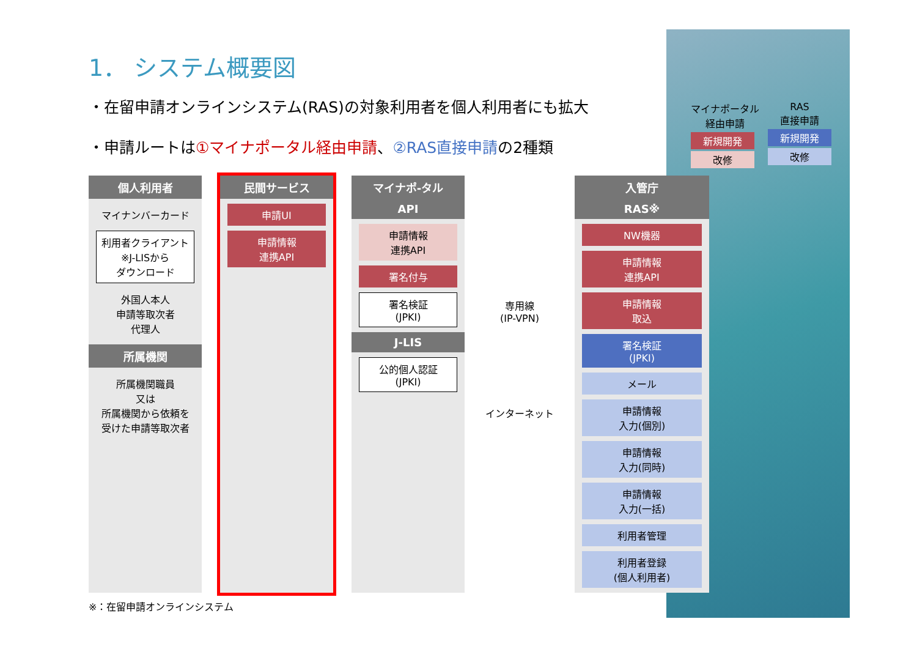マイナポータル
経由申請
新規開発
改修
RAS
直接申請
新規開発
改修
1． システム概要図
・在留申請オンラインシステム(RAS)の対象利用者を個人利用者にも拡大
・申請ルートは①マイナポータル経由申請、②RAS直接申請の2種類
個人利用者
マイナンバーカード
利用者クライアント
※J-LISから
ダウンロード
外国人本人
申請等取次者
代理人
所属機関
所属機関職員
又は
所属機関から依頼を
受けた申請等取次者
民間サービス
申請UI
申請情報
連携API
マイナポ-タル
API
申請情報
連携API
署名付与
署名検証
(JPKI)
J-LIS
公的個人認証
(JPKI)
専用線
(IP-VPN)
インターネット
入管庁
RAS※
NW機器
申請情報
連携API
申請情報
取込
署名検証
(JPKI)
メール
申請情報
入力(個別)
申請情報
入力(同時)
申請情報
入力(一括)
利用者管理
利用者登録
(個人利用者)
※：在留申請オンラインシステム